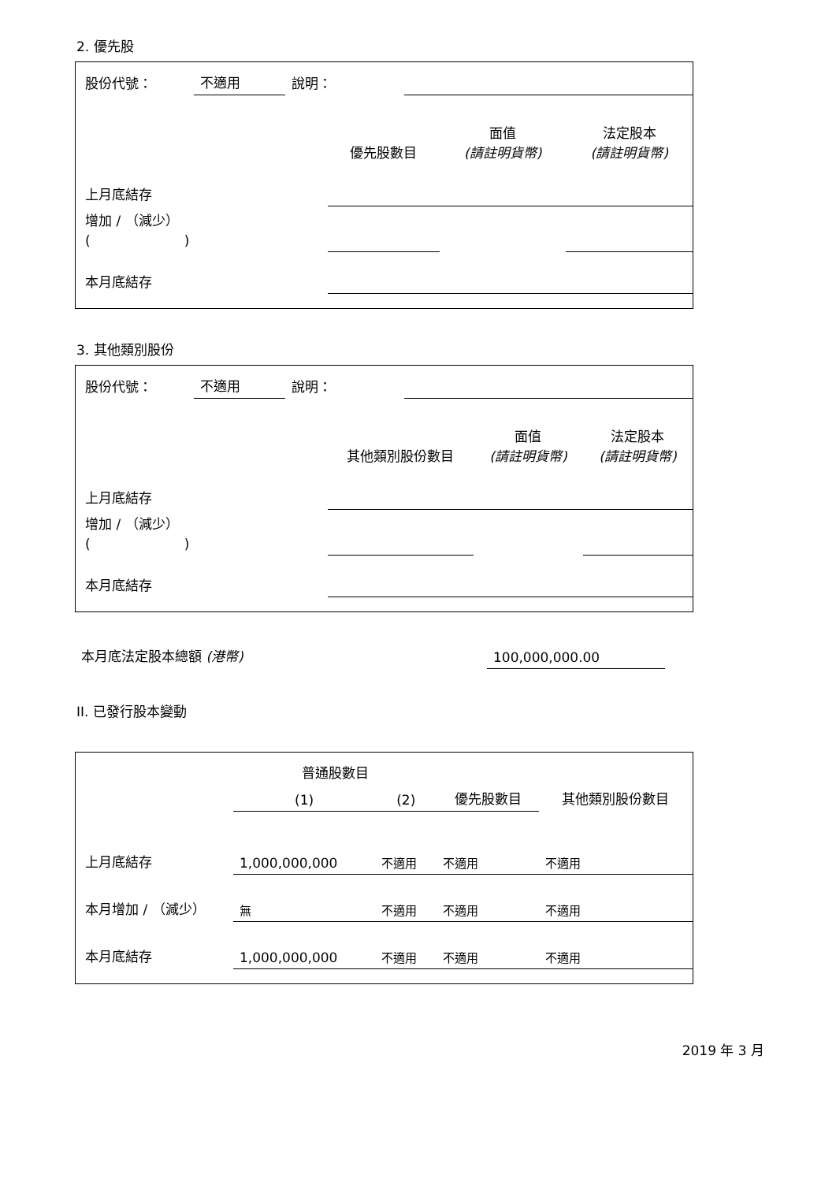2. 優先股
| 股份代號： | 不適用 | 說明： | |
| | 優先股數目 | 面值 (請註明貨幣) | 法定股本 (請註明貨幣) |
| 上月底結存 | | | |
| 增加 / （減少） ( ) | | | |
| 本月底結存 | | | |
3. 其他類別股份
| 股份代號： | 不適用 | 說明： | |
| | 其他類別股份數目 | 面值 (請註明貨幣) | 法定股本 (請註明貨幣) |
| 上月底結存 | | | |
| 增加 / （減少） ( ) | | | |
| 本月底結存 | | | |
| 本月底法定股本總額 (港幣) | 100,000,000.00 | |
II. 已發行股本變動
| | 普通股數目 | | | 其他類別股份數目 |
| --- | --- | --- | --- | --- |
| | (1) | (2) | 優先股數目 | |
| 上月底結存 | 1,000,000,000 | 不適用 | 不適用 | 不適用 |
| 本月增加 / （減少） | 無 | 不適用 | 不適用 | 不適用 |
| 本月底結存 | 1,000,000,000 | 不適用 | 不適用 | 不適用 |
2019 年 3 月